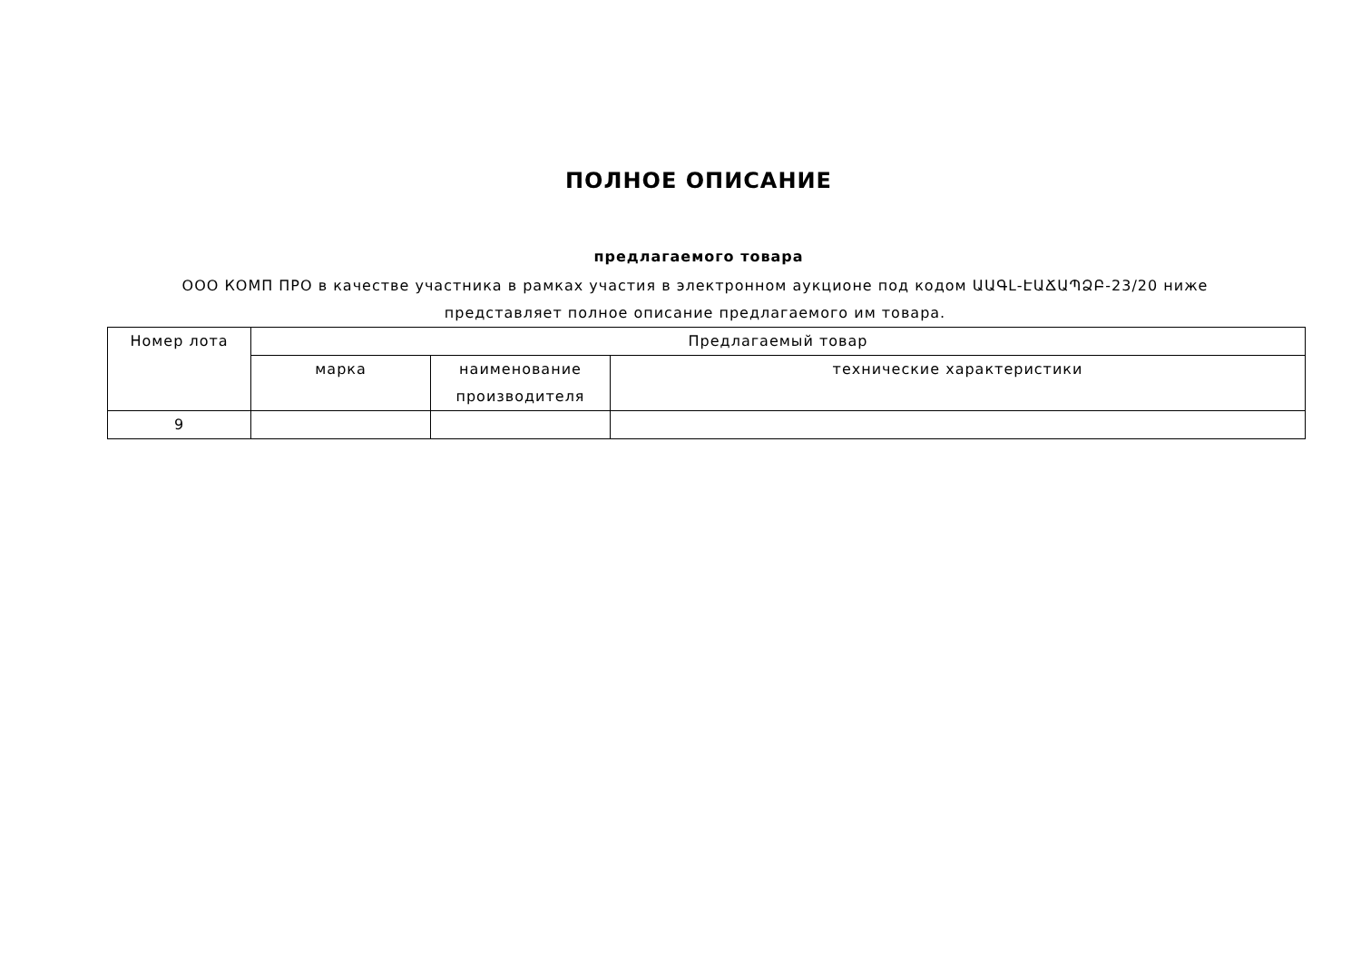ПОЛНОЕ ОПИСАНИЕ
предлагаемого товара
ООО КОМП ПРО в качестве участника в рамках участия в электронном аукционе под кодом ԱԱԳԼ-ԷԱՃԱՊՁԲ-23/20 ниже представляет полное описание предлагаемого им товара.
| Номер лота | Предлагаемый товар | | |
| --- | --- | --- | --- |
| | марка | наименование производителя | технические характеристики |
| 9 | | | |